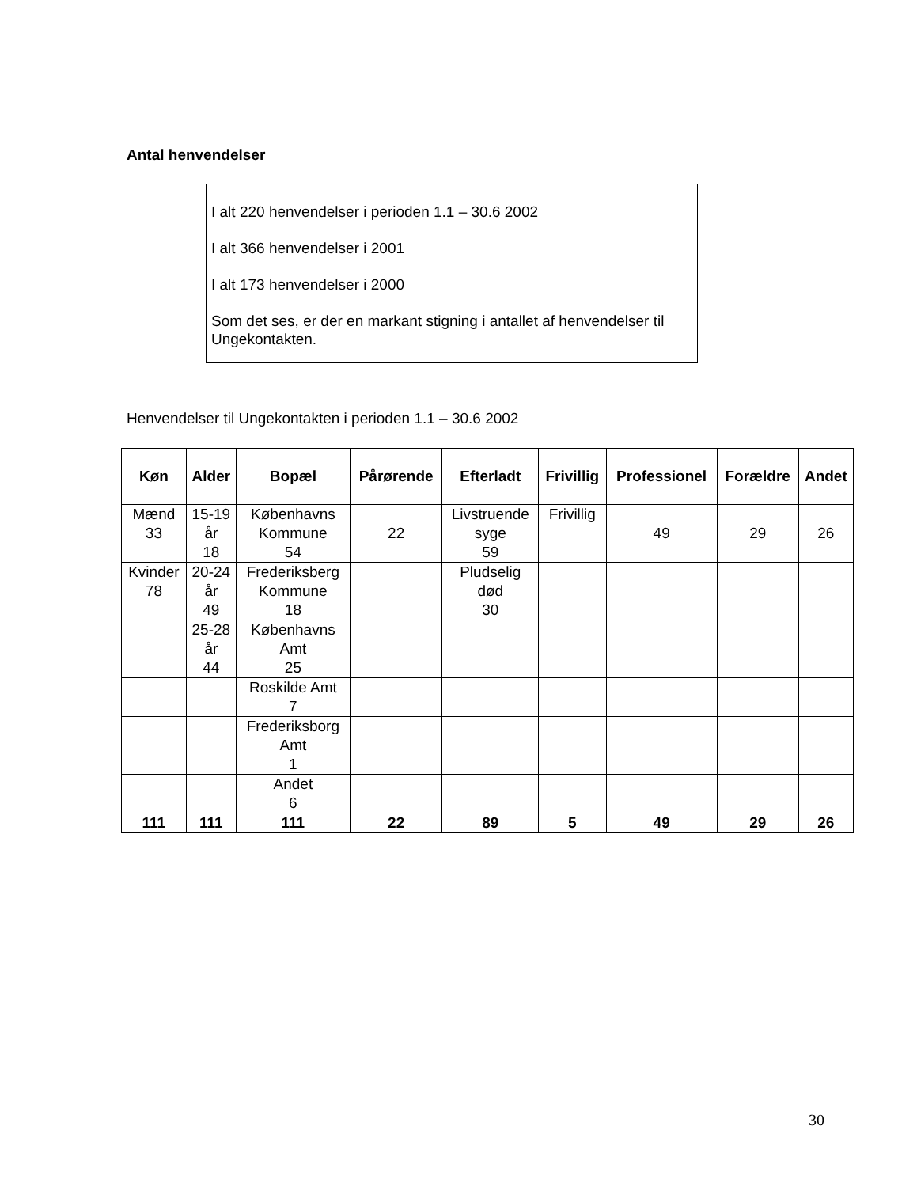Antal henvendelser
I alt 220 henvendelser i perioden 1.1 – 30.6 2002
I alt 366 henvendelser i 2001
I alt 173 henvendelser i 2000
Som det ses, er der en markant stigning i antallet af henvendelser til Ungekontakten.
Henvendelser til Ungekontakten i perioden 1.1 – 30.6 2002
| Køn | Alder | Bopæl | Pårørende | Efterladt | Frivillig | Professionel | Forældre | Andet |
| --- | --- | --- | --- | --- | --- | --- | --- | --- |
| Mænd 33 | 15-19 år 18 | Københavns Kommune 54 | 22 | Livstruende syge 59 | Frivillig | 49 | 29 | 26 |
| Kvinder 78 | 20-24 år 49 | Frederiksberg Kommune 18 | | Pludselig død 30 | | | | |
| | 25-28 år 44 | Københavns Amt 25 | | | | | | |
| | | Roskilde Amt 7 | | | | | | |
| | | Frederiksborg Amt 1 | | | | | | |
| | | Andet 6 | | | | | | |
| 111 | 111 | 111 | 22 | 89 | 5 | 49 | 29 | 26 |
30